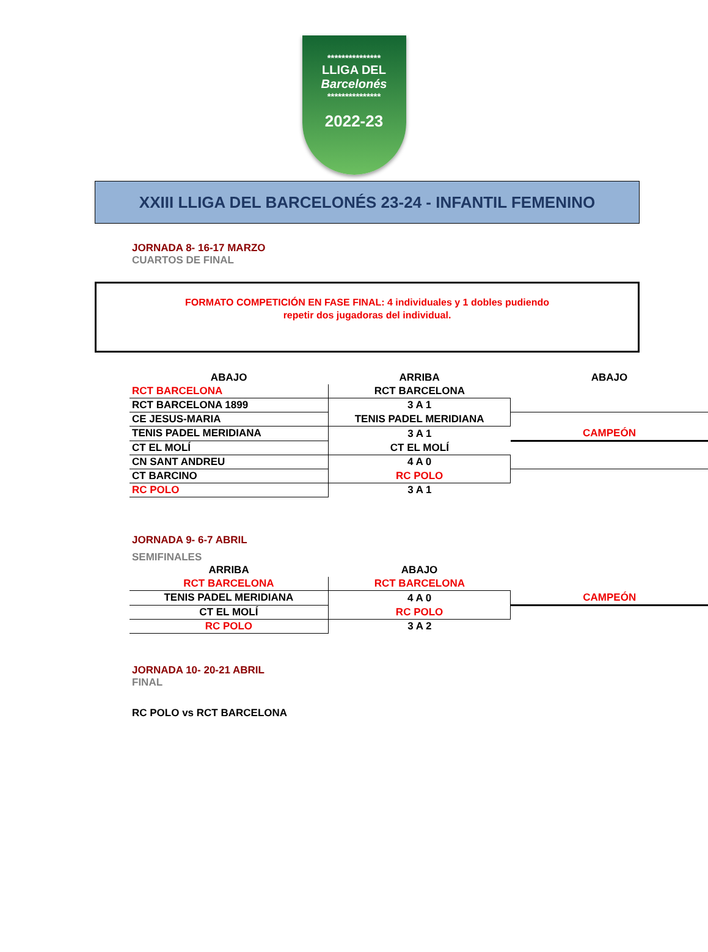***************
LLIGA DEL
Barcelonés
***************
2022-23
XXIII LLIGA DEL BARCELONÉS 23-24 - INFANTIL FEMENINO
JORNADA 8- 16-17 MARZO
CUARTOS DE FINAL
FORMATO COMPETICIÓN EN FASE FINAL: 4 individuales y 1 dobles pudiendo
repetir dos jugadoras del individual.
| ABAJO | ARRIBA | ABAJO |
| RCT BARCELONA | RCT BARCELONA | |
| RCT BARCELONA 1899 | 3 A 1 | |
| CE JESUS-MARIA | TENIS PADEL MERIDIANA | |
| TENIS PADEL MERIDIANA | 3 A 1 | CAMPEÓN |
| CT EL MOLÍ | CT EL MOLÍ | |
| CN SANT ANDREU | 4 A 0 | |
| CT BARCINO | RC POLO | |
| RC POLO | 3 A 1 | |
JORNADA 9- 6-7 ABRIL
SEMIFINALES
| ARRIBA | ABAJO | |
| RCT BARCELONA | RCT BARCELONA | |
| TENIS PADEL MERIDIANA | 4 A 0 | CAMPEÓN |
| CT EL MOLÍ | RC POLO | |
| RC POLO | 3 A 2 | |
JORNADA 10- 20-21 ABRIL
FINAL
RC POLO vs RCT BARCELONA